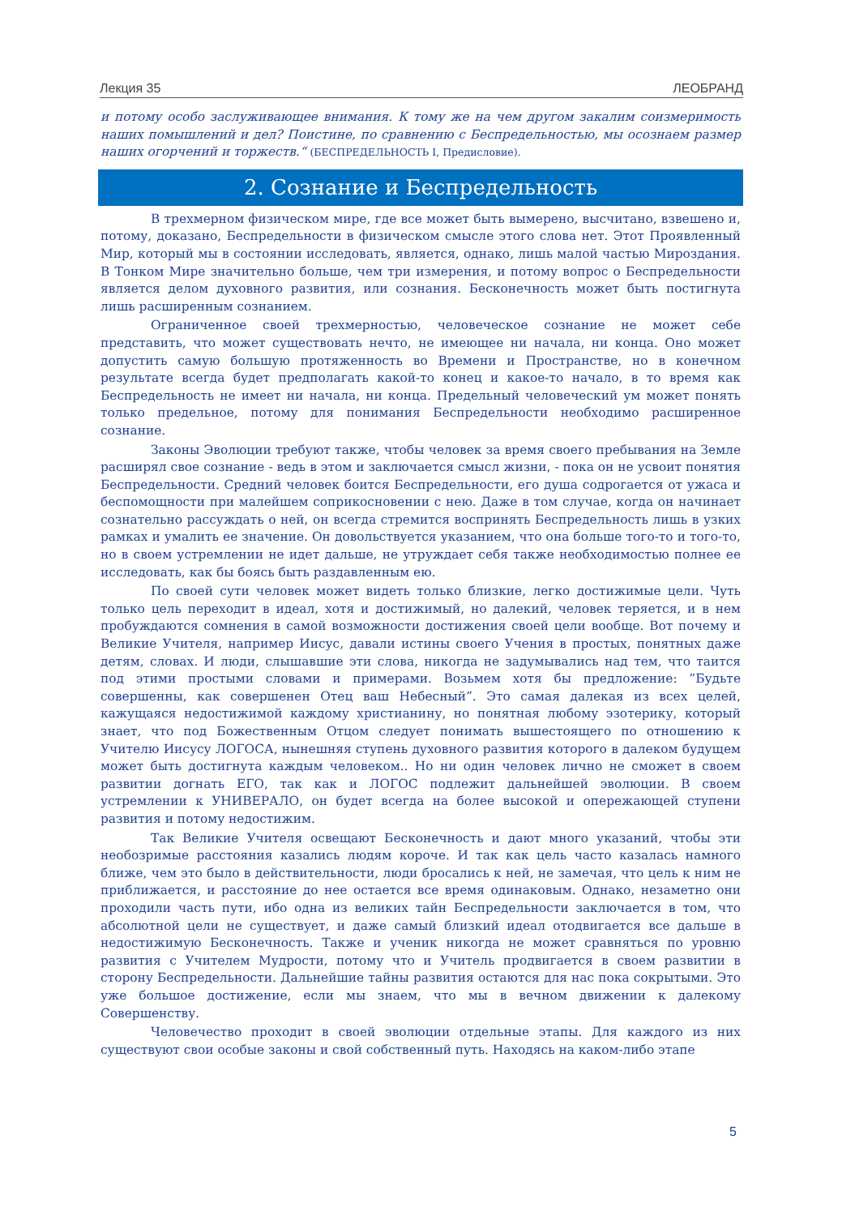Лекция 35 ЛЕОБРАНД
и потому особо заслуживающее внимания. К тому же на чем другом закалим соизмеримость наших помышлений и дел? Поистине, по сравнению с Беспредельностью, мы осознаем размер наших огорчений и торжеств.“ (БЕСПРЕДЕЛЬНОСТЬ I, Предисловие).
2. Сознание и Беспредельность
В трехмерном физическом мире, где все может быть вымерено, высчитано, взвешено и, потому, доказано, Беспредельности в физическом смысле этого слова нет. Этот Проявленный Мир, который мы в состоянии исследовать, является, однако, лишь малой частью Мироздания. В Тонком Мире значительно больше, чем три измерения, и потому вопрос о Беспредельности является делом духовного развития, или сознания. Бесконечность может быть постигнута лишь расширенным сознанием.
Ограниченное своей трехмерностью, человеческое сознание не может себе представить, что может существовать нечто, не имеющее ни начала, ни конца. Оно может допустить самую большую протяженность во Времени и Пространстве, но в конечном результате всегда будет предполагать какой-то конец и какое-то начало, в то время как Беспредельность не имеет ни начала, ни конца. Предельный человеческий ум может понять только предельное, потому для понимания Беспредельности необходимо расширенное сознание.
Законы Эволюции требуют также, чтобы человек за время своего пребывания на Земле расширял свое сознание - ведь в этом и заключается смысл жизни, - пока он не усвоит понятия Беспредельности. Средний человек боится Беспредельности, его душа содрогается от ужаса и беспомощности при малейшем соприкосновении с нею. Даже в том случае, когда он начинает сознательно рассуждать о ней, он всегда стремится воспринять Беспредельность лишь в узких рамках и умалить ее значение. Он довольствуется указанием, что она больше того-то и того-то, но в своем устремлении не идет дальше, не утруждает себя также необходимостью полнее ее исследовать, как бы боясь быть раздавленным ею.
По своей сути человек может видеть только близкие, легко достижимые цели. Чуть только цель переходит в идеал, хотя и достижимый, но далекий, человек теряется, и в нем пробуждаются сомнения в самой возможности достижения своей цели вообще. Вот почему и Великие Учителя, например Иисус, давали истины своего Учения в простых, понятных даже детям, словах. И люди, слышавшие эти слова, никогда не задумывались над тем, что таится под этими простыми словами и примерами. Возьмем хотя бы предложение: ”Будьте совершенны, как совершенен Отец ваш Небесный”. Это самая далекая из всех целей, кажущаяся недостижимой каждому христианину, но понятная любому эзотерику, который знает, что под Божественным Отцом следует понимать вышестоящего по отношению к Учителю Иисусу ЛОГОСА, нынешняя ступень духовного развития которого в далеком будущем может быть достигнута каждым человеком.. Но ни один человек лично не сможет в своем развитии догнать ЕГО, так как и ЛОГОС подлежит дальнейшей эволюции. В своем устремлении к УНИВЕРАЛО, он будет всегда на более высокой и опережающей ступени развития и потому недостижим.
Так Великие Учителя освещают Бесконечность и дают много указаний, чтобы эти необозримые расстояния казались людям короче. И так как цель часто казалась намного ближе, чем это было в действительности, люди бросались к ней, не замечая, что цель к ним не приближается, и расстояние до нее остается все время одинаковым. Однако, незаметно они проходили часть пути, ибо одна из великих тайн Беспредельности заключается в том, что абсолютной цели не существует, и даже самый близкий идеал отодвигается все дальше в недостижимую Бесконечность. Также и ученик никогда не может сравняться по уровню развития с Учителем Мудрости, потому что и Учитель продвигается в своем развитии в сторону Беспредельности. Дальнейшие тайны развития остаются для нас пока сокрытыми. Это уже большое достижение, если мы знаем, что мы в вечном движении к далекому Совершенству.
Человечество проходит в своей эволюции отдельные этапы. Для каждого из них существуют свои особые законы и свой собственный путь. Находясь на каком-либо этапе
5